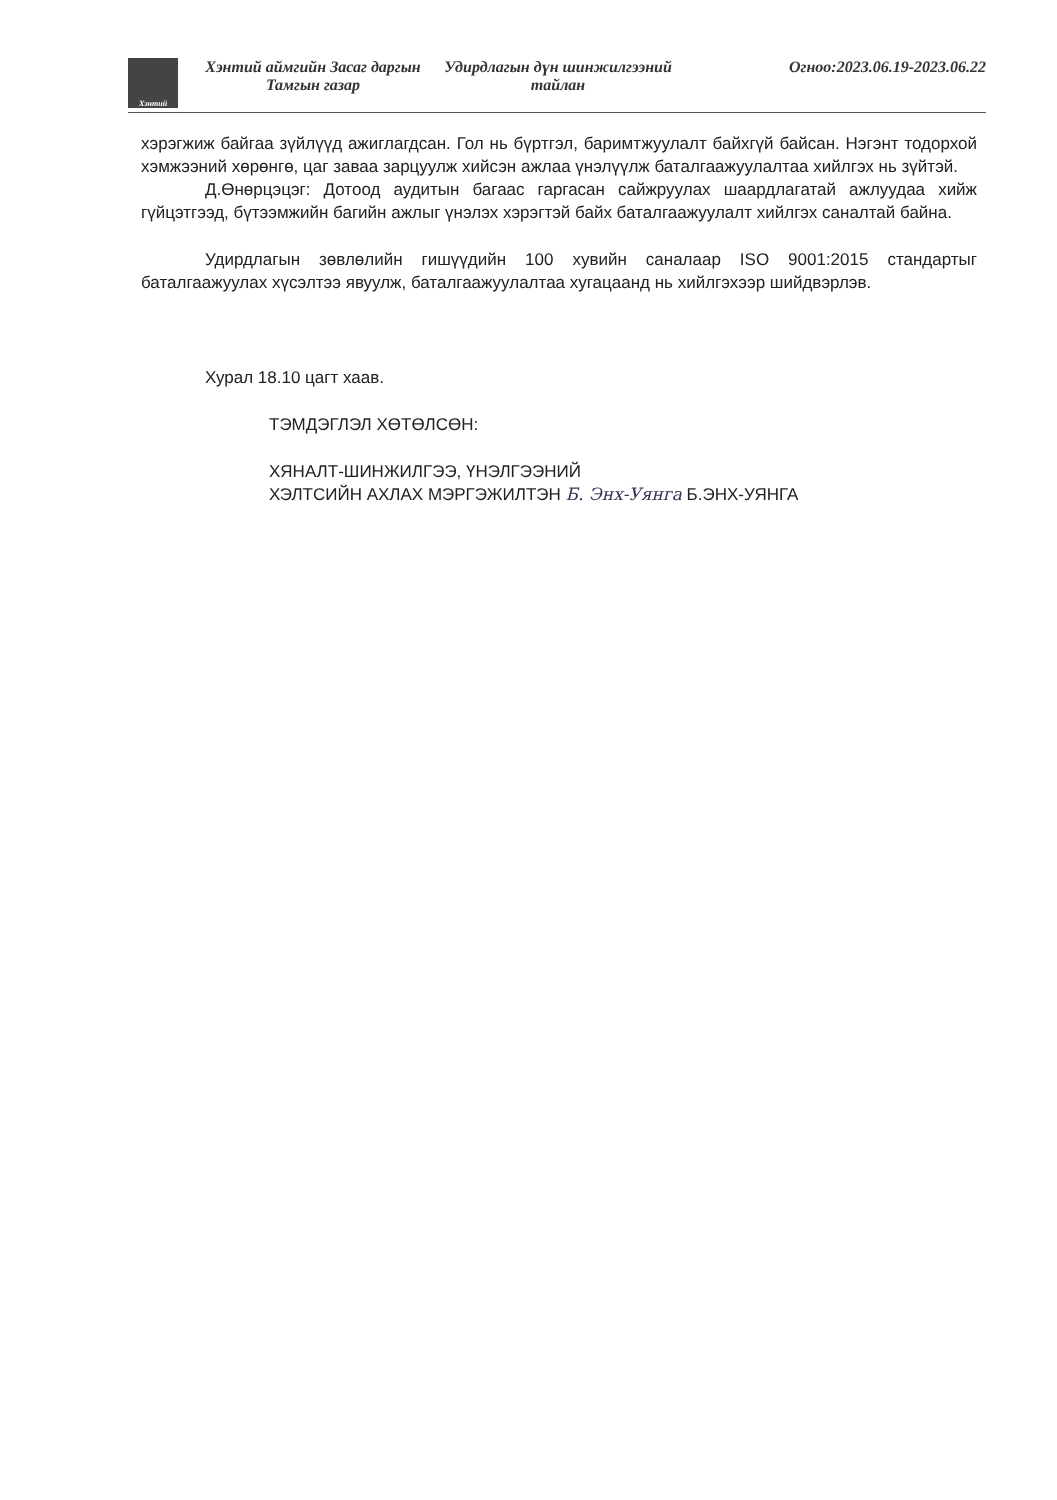Хэнтий
Хэнтий аймгийн Засаг даргын Тамгын газар
Удирдлагын дүн шинжилгээний тайлан
Огноо:2023.06.19-2023.06.22
хэрэгжиж байгаа зүйлүүд ажиглагдсан. Гол нь бүртгэл, баримтжуулалт байхгүй байсан. Нэгэнт тодорхой хэмжээний хөрөнгө, цаг заваа зарцуулж хийсэн ажлаа үнэлүүлж баталгаажуулалтаа хийлгэх нь зүйтэй.
Д.Өнөрцэцэг: Дотоод аудитын багаас гаргасан сайжруулах шаардлагатай ажлуудаа хийж гүйцэтгээд, бүтээмжийн багийн ажлыг үнэлэх хэрэгтэй байх баталгаажуулалт хийлгэх саналтай байна.
Удирдлагын зөвлөлийн гишүүдийн 100 хувийн саналаар ISO 9001:2015 стандартыг баталгаажуулах хүсэлтээ явуулж, баталгаажуулалтаа хугацаанд нь хийлгэхээр шийдвэрлэв.
Хурал 18.10 цагт хаав.
ТЭМДЭГЛЭЛ ХӨТӨЛСӨН:
ХЯНАЛТ-ШИНЖИЛГЭЭ, ҮНЭЛГЭЭНИЙ
ХЭЛТСИЙН АХЛАХ МЭРГЭЖИЛТЭН Б. Энх-Уянга Б.ЭНХ-УЯНГА